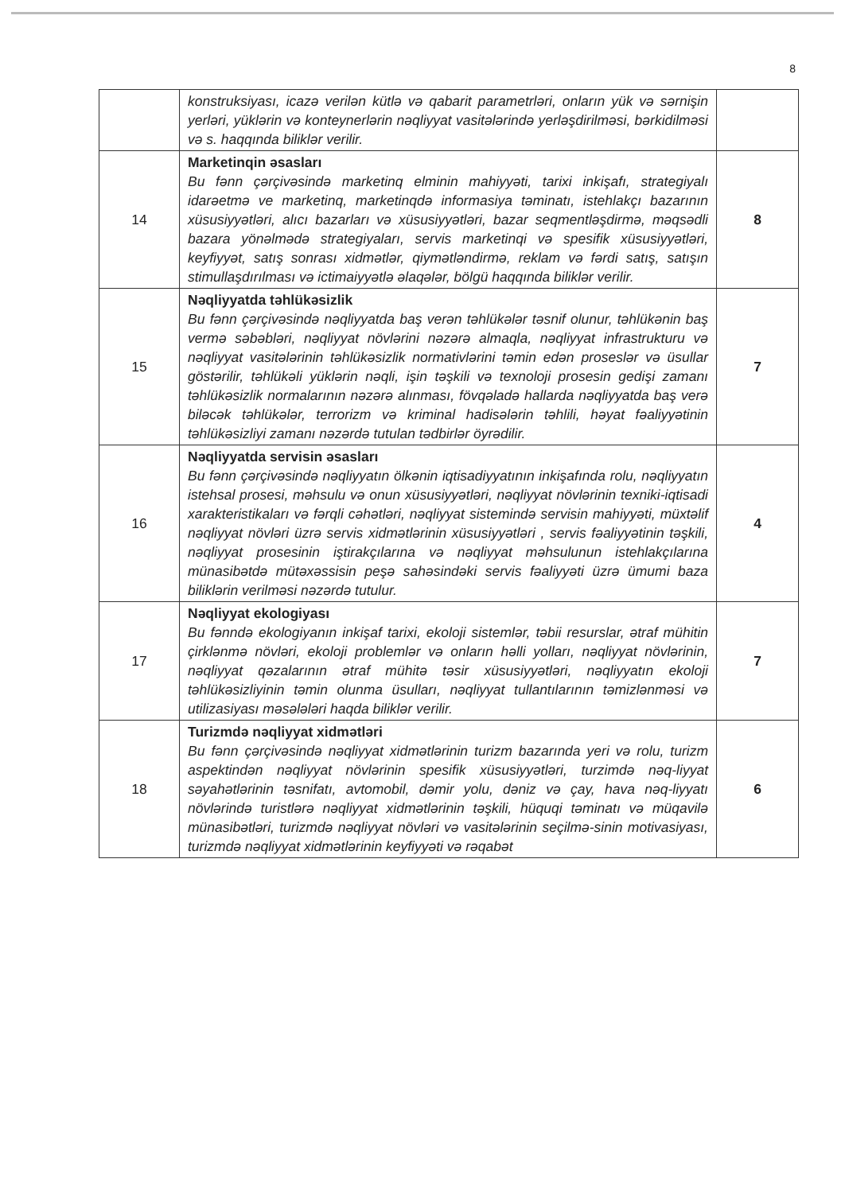8
| | konstruksiyası, icazə verilən kütlə və qabarit parametrləri, onların yük və sərnişin yerləri, yüklərin və konteynerlərin nəqliyyat vasitələrində yerləşdirilməsi, bərkidilməsi və s. haqqında biliklər verilir. | |
| 14 | Marketinqin əsasları Bu fənn çərçivəsində marketinq elminin mahiyyəti, tarixi inkişafı, strategiyalı idarəetmə ve marketinq, marketinqdə informasiya təminatı, istehlakçı bazarının xüsusiyyətləri, alıcı bazarları və xüsusiyyətləri, bazar seqmentləşdirmə, məqsədli bazara yönəlmədə strategiyaları, servis marketinqi və spesifik xüsusiyyətləri, keyfiyyət, satış sonrası xidmətlər, qiymətləndirmə, reklam və fərdi satış, satışın stimullaşdırılması və ictimaiyyətlə əlaqələr, bölgü haqqında biliklər verilir. | 8 |
| 15 | Nəqliyyatda təhlükəsizlik Bu fənn çərçivəsində nəqliyyatda baş verən təhlükələr təsnif olunur, təhlükənin baş vermə səbəbləri, nəqliyyat növlərini nəzərə almaqla, nəqliyyat infrastrukturu və nəqliyyat vasitələrinin təhlükəsizlik normativlərini təmin edən proseslər və üsullar göstərilir, təhlükəli yüklərin nəqli, işin təşkili və texnoloji prosesin gedişi zamanı təhlükəsizlik normalarının nəzərə alınması, fövqəladə hallarda nəqliyyatda baş verə biləcək təhlükələr, terrorizm və kriminal hadisələrin təhlili, həyat fəaliyyətinin təhlükəsizliyi zamanı nəzərdə tutulan tədbirlər öyrədilir. | 7 |
| 16 | Nəqliyyatda servisin əsasları Bu fənn çərçivəsində nəqliyyatın ölkənin iqtisadiyyatının inkişafında rolu, nəqliyyatın istehsal prosesi, məhsulu və onun xüsusiyyətləri, nəqliyyat növlərinin texniki-iqtisadi xarakteristikaları və fərqli cəhətləri, nəqliyyat sistemində servisin mahiyyəti, müxtəlif nəqliyyat növləri üzrə servis xidmətlərinin xüsusiyyətləri , servis fəaliyyətinin təşkili, nəqliyyat prosesinin iştirakçılarına və nəqliyyat məhsulunun istehlakçılarına münasibətdə mütəxəssisin peşə sahəsindəki servis fəaliyyəti üzrə ümumi baza biliklərin verilməsi nəzərdə tutulur. | 4 |
| 17 | Nəqliyyat ekologiyası Bu fənndə ekologiyanın inkişaf tarixi, ekoloji sistemlər, təbii resurslar, ətraf mühitin çirklənmə növləri, ekoloji problemlər və onların həlli yolları, nəqliyyat növlərinin, nəqliyyat qəzalarının ətraf mühitə təsir xüsusiyyətləri, nəqliyyatın ekoloji təhlükəsizliyinin təmin olunma üsulları, nəqliyyat tullantılarının təmizlənməsi və utilizasiyası məsələləri haqda biliklər verilir. | 7 |
| 18 | Turizmdə nəqliyyat xidmətləri Bu fənn çərçivəsində nəqliyyat xidmətlərinin turizm bazarında yeri və rolu, turizm aspektindən nəqliyyat növlərinin spesifik xüsusiyyətləri, turzimdə nəq-liyyat səyahətlərinin təsnifatı, avtomobil, dəmir yolu, dəniz və çay, hava nəq-liyyatı növlərində turistlərə nəqliyyat xidmətlərinin təşkili, hüquqi təminatı və müqavilə münasibətləri, turizmdə nəqliyyat növləri və vasitələrinin seçilmə-sinin motivasiyası, turizmdə nəqliyyat xidmətlərinin keyfiyyəti və rəqabət | 6 |